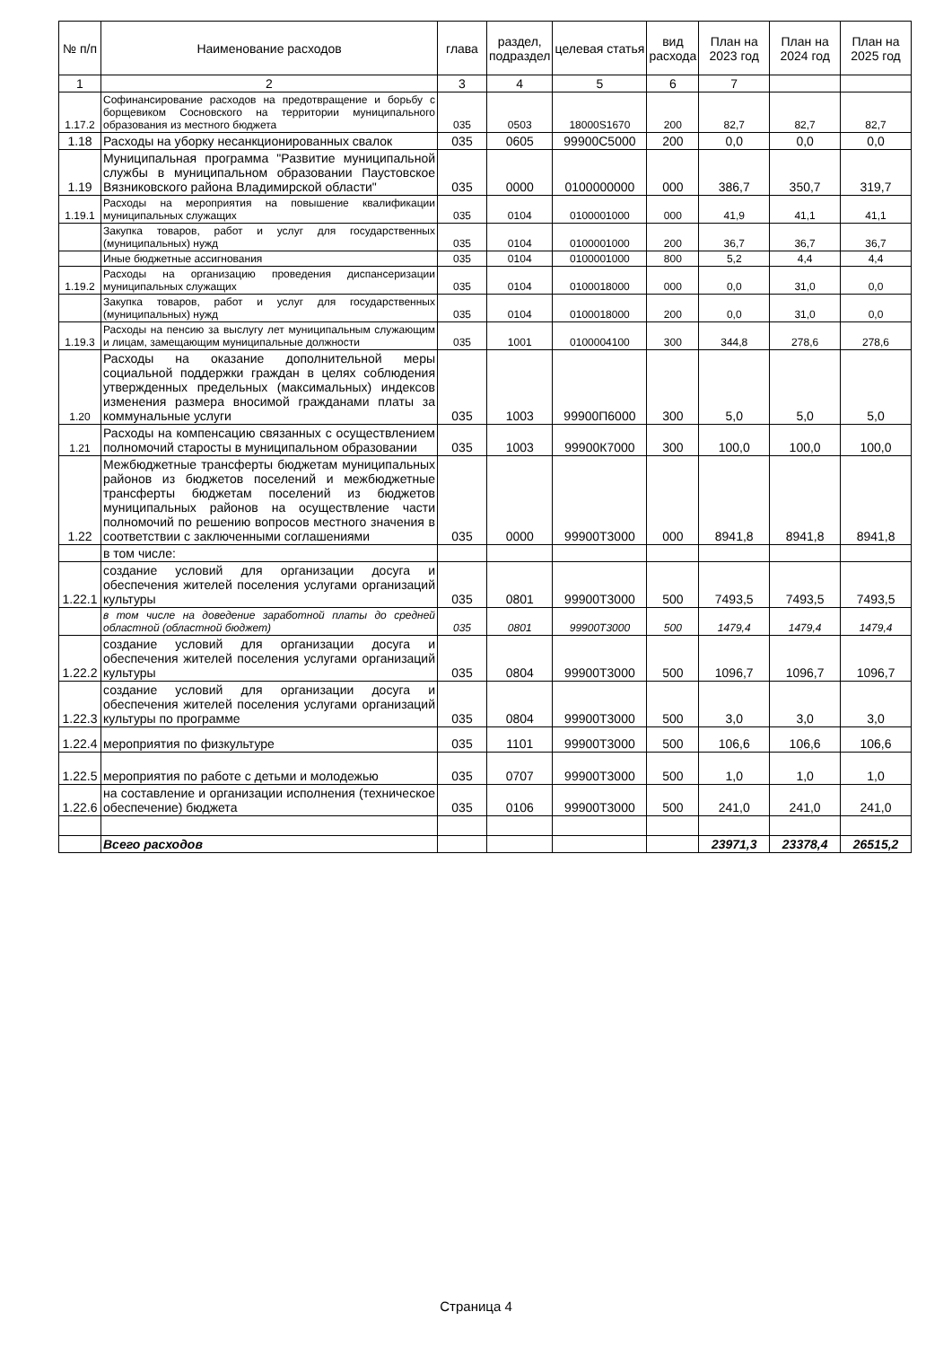| № п/п | Наименование расходов | глава | раздел, подраздел | целевая статья | вид расхода | План на 2023 год | План на 2024 год | План на 2025 год |
| --- | --- | --- | --- | --- | --- | --- | --- | --- |
| 1 | 2 | 3 | 4 | 5 | 6 | 7 | | |
| 1.17.2 | Софинансирование расходов на предотвращение и борьбу с борщевиком Сосновского на территории муниципального образования из местного бюджета | 035 | 0503 | 18000S1670 | 200 | 82,7 | 82,7 | 82,7 |
| 1.18 | Расходы на уборку несанкционированных свалок | 035 | 0605 | 99900С5000 | 200 | 0,0 | 0,0 | 0,0 |
| 1.19 | Муниципальная программа "Развитие муниципальной службы в муниципальном образовании Паустовское Вязниковского района Владимирской области" | 035 | 0000 | 0100000000 | 000 | 386,7 | 350,7 | 319,7 |
| 1.19.1 | Расходы на мероприятия на повышение квалификации муниципальных служащих | 035 | 0104 | 0100001000 | 000 | 41,9 | 41,1 | 41,1 |
| | Закупка товаров, работ и услуг для государственных (муниципальных) нужд | 035 | 0104 | 0100001000 | 200 | 36,7 | 36,7 | 36,7 |
| | Иные бюджетные ассигнования | 035 | 0104 | 0100001000 | 800 | 5,2 | 4,4 | 4,4 |
| 1.19.2 | Расходы на организацию проведения диспансеризации муниципальных служащих | 035 | 0104 | 0100018000 | 000 | 0,0 | 31,0 | 0,0 |
| | Закупка товаров, работ и услуг для государственных (муниципальных) нужд | 035 | 0104 | 0100018000 | 200 | 0,0 | 31,0 | 0,0 |
| 1.19.3 | Расходы на пенсию за выслугу лет муниципальным служающим и лицам, замещающим муниципальные должности | 035 | 1001 | 0100004100 | 300 | 344,8 | 278,6 | 278,6 |
| 1.20 | Расходы на оказание дополнительной меры социальной поддержки граждан в целях соблюдения утвержденных предельных (максимальных) индексов изменения размера вносимой гражданами платы за коммунальные услуги | 035 | 1003 | 99900П6000 | 300 | 5,0 | 5,0 | 5,0 |
| 1.21 | Расходы на компенсацию связанных с осуществлением полномочий старосты в муниципальном образовании | 035 | 1003 | 99900К7000 | 300 | 100,0 | 100,0 | 100,0 |
| 1.22 | Межбюджетные трансферты бюджетам муниципальных районов из бюджетов поселений и межбюджетные трансферты бюджетам поселений из бюджетов муниципальных районов на осуществление части полномочий по решению вопросов местного значения в соответствии с заключенными соглашениями | 035 | 0000 | 99900Т3000 | 000 | 8941,8 | 8941,8 | 8941,8 |
| | в том числе: | | | | | | | |
| 1.22.1 | создание условий для организации досуга и обеспечения жителей поселения услугами организаций культуры | 035 | 0801 | 99900Т3000 | 500 | 7493,5 | 7493,5 | 7493,5 |
| | в том числе на доведение заработной платы до средней областной (областной бюджет) | 035 | 0801 | 99900Т3000 | 500 | 1479,4 | 1479,4 | 1479,4 |
| 1.22.2 | создание условий для организации досуга и обеспечения жителей поселения услугами организаций культуры | 035 | 0804 | 99900Т3000 | 500 | 1096,7 | 1096,7 | 1096,7 |
| 1.22.3 | создание условий для организации досуга и обеспечения жителей поселения услугами организаций культуры по программе | 035 | 0804 | 99900Т3000 | 500 | 3,0 | 3,0 | 3,0 |
| 1.22.4 | мероприятия по физкультуре | 035 | 1101 | 99900Т3000 | 500 | 106,6 | 106,6 | 106,6 |
| 1.22.5 | мероприятия по работе с детьми и молодежью | 035 | 0707 | 99900Т3000 | 500 | 1,0 | 1,0 | 1,0 |
| 1.22.6 | на составление и организации исполнения (техническое обеспечение) бюджета | 035 | 0106 | 99900Т3000 | 500 | 241,0 | 241,0 | 241,0 |
| | Всего расходов | | | | | 23971,3 | 23378,4 | 26515,2 |
Страница 4